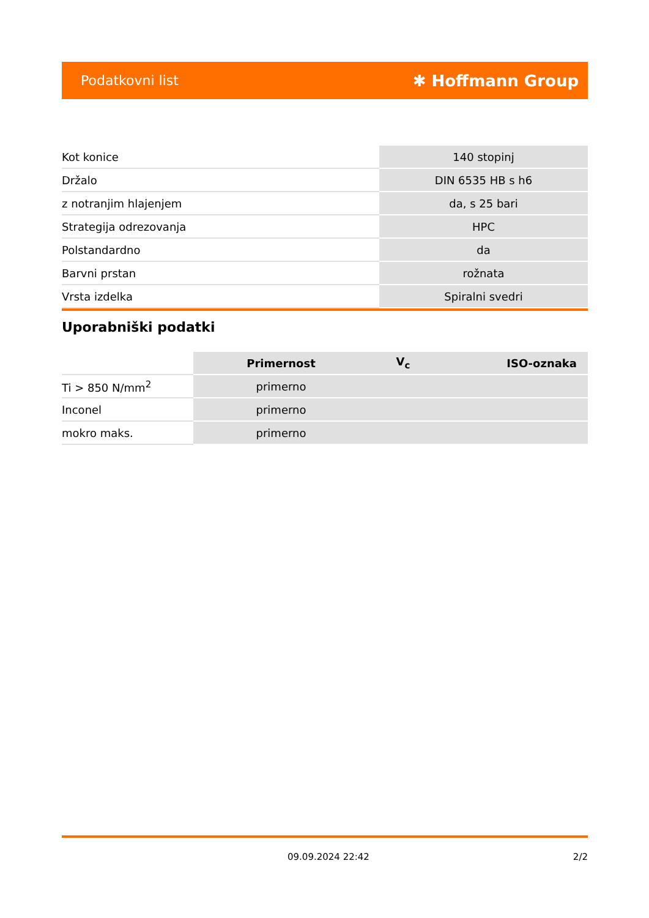Podatkovni list ✱ Hoffmann Group
| Kot konice | 140 stopinj |
| Držalo | DIN 6535 HB s h6 |
| z notranjim hlajenjem | da, s 25 bari |
| Strategija odrezovanja | HPC |
| Polstandardno | da |
| Barvni prstan | rožnata |
| Vrsta izdelka | Spiralni svedri |
Uporabniški podatki
| | Primernost | V<sub>c</sub> | ISO-oznaka |
| Ti > 850 N/mm<sup>2</sup> | primerno | | |
| Inconel | primerno | | |
| mokro maks. | primerno | | |
09.09.2024 22:42 2/2